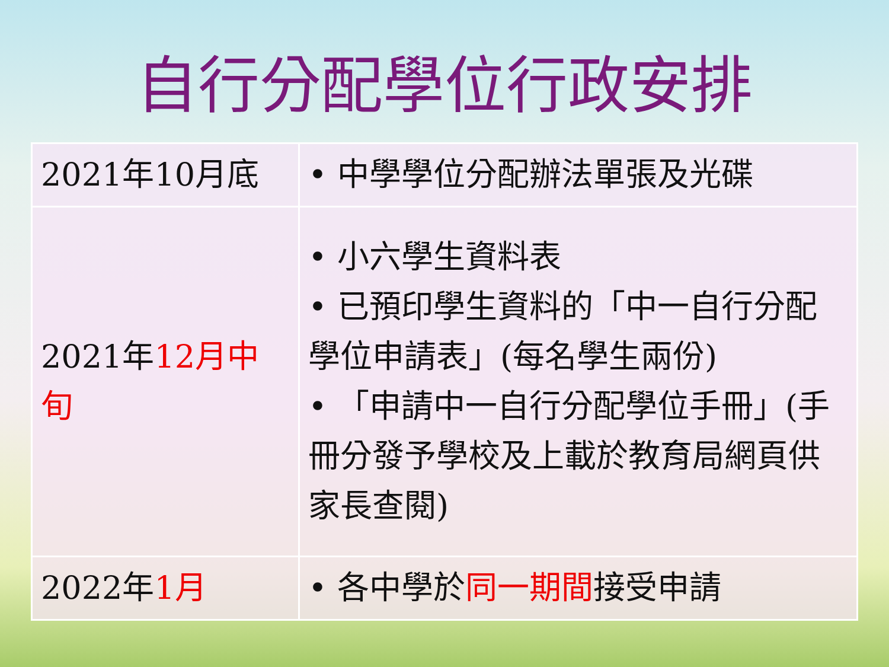自行分配學位行政安排
| 2021年10月底 | • 中學學位分配辦法單張及光碟 |
| 2021年 12月中旬 | • 小六學生資料表 • 已預印學生資料的「中一自行分配學位申請表」(每名學生兩份) • 「申請中一自行分配學位手冊」(手冊分發予學校及上載於教育局網頁供家長查閱) |
| 2022年 1月 | • 各中學於 同一期間 接受申請 |